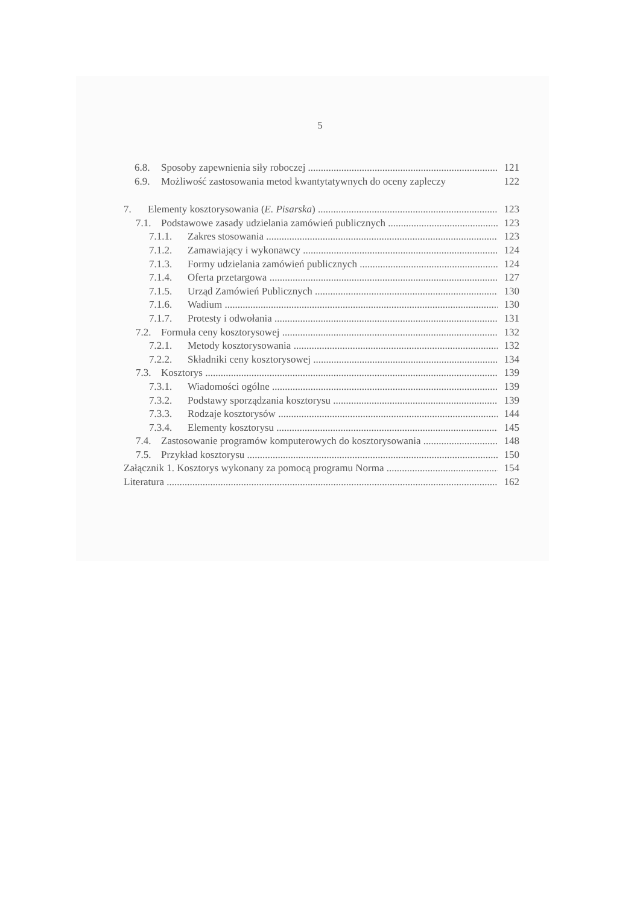5
6.8. Sposoby zapewnienia siły roboczej 121
6.9. Możliwość zastosowania metod kwantytatywnych do oceny zapleczy 122
7. Elementy kosztorysowania (E. Pisarska) 123
7.1. Podstawowe zasady udzielania zamówień publicznych 123
7.1.1. Zakres stosowania 123
7.1.2. Zamawiający i wykonawcy 124
7.1.3. Formy udzielania zamówień publicznych 124
7.1.4. Oferta przetargowa 127
7.1.5. Urząd Zamówień Publicznych 130
7.1.6. Wadium 130
7.1.7. Protesty i odwołania 131
7.2. Formuła ceny kosztorysowej 132
7.2.1. Metody kosztorysowania 132
7.2.2. Składniki ceny kosztorysowej 134
7.3. Kosztorys 139
7.3.1. Wiadomości ogólne 139
7.3.2. Podstawy sporządzania kosztorysu 139
7.3.3. Rodzaje kosztorysów 144
7.3.4. Elementy kosztorysu 145
7.4. Zastosowanie programów komputerowych do kosztorysowania 148
7.5. Przykład kosztorysu 150
Załącznik 1. Kosztorys wykonany za pomocą programu Norma 154
Literatura 162